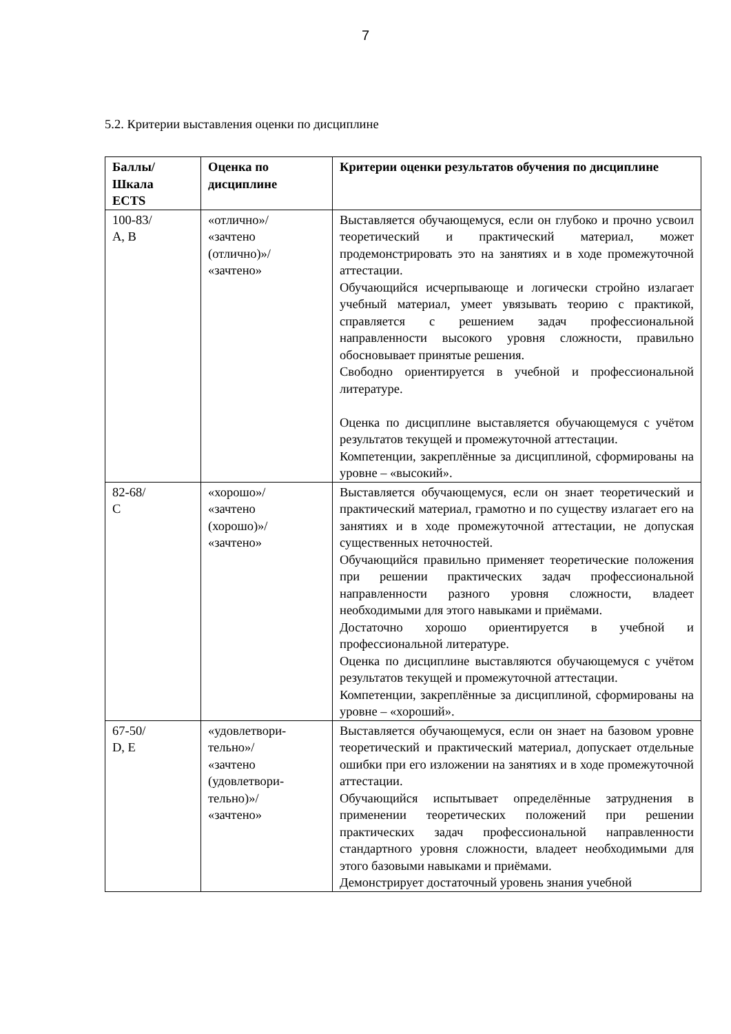7
5.2. Критерии выставления оценки по дисциплине
| Баллы/ Шкала ECTS | Оценка по дисциплине | Критерии оценки результатов обучения по дисциплине |
| --- | --- | --- |
| 100-83/ A, B | «отлично»/ «зачтено (отлично)»/ «зачтено» | Выставляется обучающемуся, если он глубоко и прочно усвоил теоретический и практический материал, может продемонстрировать это на занятиях и в ходе промежуточной аттестации. Обучающийся исчерпывающе и логически стройно излагает учебный материал, умеет увязывать теорию с практикой, справляется с решением задач профессиональной направленности высокого уровня сложности, правильно обосновывает принятые решения. Свободно ориентируется в учебной и профессиональной литературе. Оценка по дисциплине выставляется обучающемуся с учётом результатов текущей и промежуточной аттестации. Компетенции, закреплённые за дисциплиной, сформированы на уровне – «высокий». |
| 82-68/ C | «хорошо»/ «зачтено (хорошо)»/ «зачтено» | Выставляется обучающемуся, если он знает теоретический и практический материал, грамотно и по существу излагает его на занятиях и в ходе промежуточной аттестации, не допуская существенных неточностей. Обучающийся правильно применяет теоретические положения при решении практических задач профессиональной направленности разного уровня сложности, владеет необходимыми для этого навыками и приёмами. Достаточно хорошо ориентируется в учебной и профессиональной литературе. Оценка по дисциплине выставляются обучающемуся с учётом результатов текущей и промежуточной аттестации. Компетенции, закреплённые за дисциплиной, сформированы на уровне – «хороший». |
| 67-50/ D, E | «удовлетвори- тельно»/ «зачтено (удовлетвори- тельно)»/ «зачтено» | Выставляется обучающемуся, если он знает на базовом уровне теоретический и практический материал, допускает отдельные ошибки при его изложении на занятиях и в ходе промежуточной аттестации. Обучающийся испытывает определённые затруднения в применении теоретических положений при решении практических задач профессиональной направленности стандартного уровня сложности, владеет необходимыми для этого базовыми навыками и приёмами. Демонстрирует достаточный уровень знания учебной |